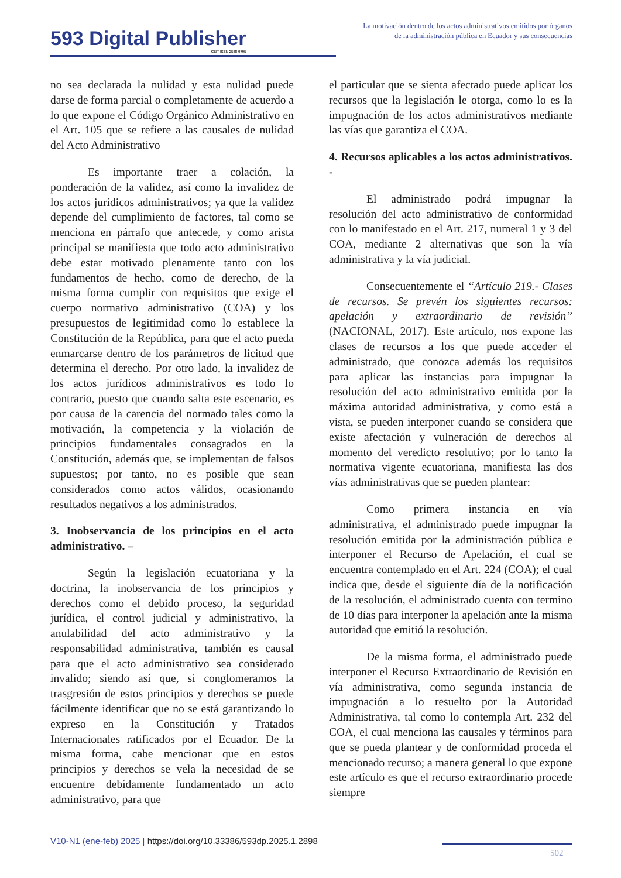593 Digital Publisher
CEIT ISSN 2588-0705
La motivación dentro de los actos administrativos emitidos por órganos de la administración pública en Ecuador y sus consecuencias
no sea declarada la nulidad y esta nulidad puede darse de forma parcial o completamente de acuerdo a lo que expone el Código Orgánico Administrativo en el Art. 105 que se refiere a las causales de nulidad del Acto Administrativo
Es importante traer a colación, la ponderación de la validez, así como la invalidez de los actos jurídicos administrativos; ya que la validez depende del cumplimiento de factores, tal como se menciona en párrafo que antecede, y como arista principal se manifiesta que todo acto administrativo debe estar motivado plenamente tanto con los fundamentos de hecho, como de derecho, de la misma forma cumplir con requisitos que exige el cuerpo normativo administrativo (COA) y los presupuestos de legitimidad como lo establece la Constitución de la República, para que el acto pueda enmarcarse dentro de los parámetros de licitud que determina el derecho. Por otro lado, la invalidez de los actos jurídicos administrativos es todo lo contrario, puesto que cuando salta este escenario, es por causa de la carencia del normado tales como la motivación, la competencia y la violación de principios fundamentales consagrados en la Constitución, además que, se implementan de falsos supuestos; por tanto, no es posible que sean considerados como actos válidos, ocasionando resultados negativos a los administrados.
3. Inobservancia de los principios en el acto administrativo. –
Según la legislación ecuatoriana y la doctrina, la inobservancia de los principios y derechos como el debido proceso, la seguridad jurídica, el control judicial y administrativo, la anulabilidad del acto administrativo y la responsabilidad administrativa, también es causal para que el acto administrativo sea considerado invalido; siendo así que, si conglomeramos la trasgresión de estos principios y derechos se puede fácilmente identificar que no se está garantizando lo expreso en la Constitución y Tratados Internacionales ratificados por el Ecuador. De la misma forma, cabe mencionar que en estos principios y derechos se vela la necesidad de se encuentre debidamente fundamentado un acto administrativo, para que
el particular que se sienta afectado puede aplicar los recursos que la legislación le otorga, como lo es la impugnación de los actos administrativos mediante las vías que garantiza el COA.
4. Recursos aplicables a los actos administrativos. -
El administrado podrá impugnar la resolución del acto administrativo de conformidad con lo manifestado en el Art. 217, numeral 1 y 3 del COA, mediante 2 alternativas que son la vía administrativa y la vía judicial.
Consecuentemente el “Artículo 219.- Clases de recursos. Se prevén los siguientes recursos: apelación y extraordinario de revisión” (NACIONAL, 2017). Este artículo, nos expone las clases de recursos a los que puede acceder el administrado, que conozca además los requisitos para aplicar las instancias para impugnar la resolución del acto administrativo emitida por la máxima autoridad administrativa, y como está a vista, se pueden interponer cuando se considera que existe afectación y vulneración de derechos al momento del veredicto resolutivo; por lo tanto la normativa vigente ecuatoriana, manifiesta las dos vías administrativas que se pueden plantear:
Como primera instancia en vía administrativa, el administrado puede impugnar la resolución emitida por la administración pública e interponer el Recurso de Apelación, el cual se encuentra contemplado en el Art. 224 (COA); el cual indica que, desde el siguiente día de la notificación de la resolución, el administrado cuenta con termino de 10 días para interponer la apelación ante la misma autoridad que emitió la resolución.
De la misma forma, el administrado puede interponer el Recurso Extraordinario de Revisión en vía administrativa, como segunda instancia de impugnación a lo resuelto por la Autoridad Administrativa, tal como lo contempla Art. 232 del COA, el cual menciona las causales y términos para que se pueda plantear y de conformidad proceda el mencionado recurso; a manera general lo que expone este artículo es que el recurso extraordinario procede siempre
V10-N1 (ene-feb) 2025 | https://doi.org/10.33386/593dp.2025.1.2898
502